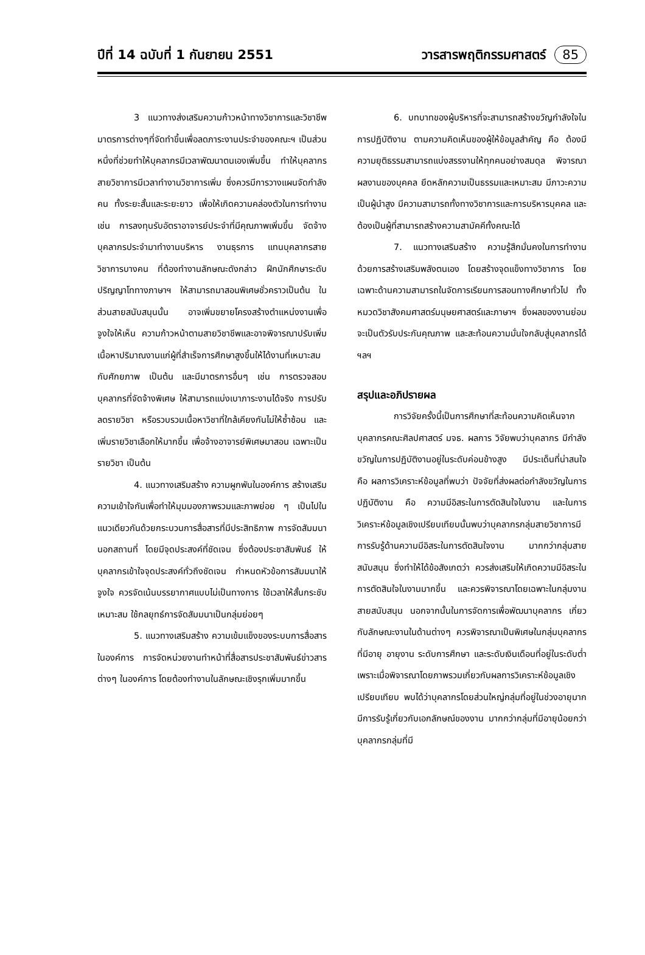ปีที่ 14 ฉบับที่ 1 กันยายน 2551 วารสารพฤติกรรมศาสตร์ 85
3 แนวทางส่งเสริมความก้าวหน้าทางวิชาการและวิชาชีพ มาตรการต่างๆที่จัดทำขึ้นเพื่อลดภาระงานประจำของคณะฯ เป็นส่วนหนึ่งที่ช่วยทำให้บุคลากรมีเวลาพัฒนาตนเองเพิ่มขึ้น ทำให้บุคลากรสายวิชาการมีเวลาทำงานวิชาการเพิ่ม ซึ่งควรมีการวางแผนจัดกำลังคน ทั้งระยะสั้นและระยะยาว เพื่อให้เกิดความคล่องตัวในการทำงาน เช่น การลงทุนรับอัตราอาจารย์ประจำที่มีคุณภาพเพิ่มขึ้น จัดจ้างบุคลากรประจำมาทำงานบริหาร งานธุรการ แทนบุคลากรสายวิชาการบางคน ที่ต้องทำงานลักษณะดังกล่าว ฝึกนักศึกษาระดับปริญญาโททางภาษาฯ ให้สามารถมาสอนพิเศษชั่วคราวเป็นต้น ในส่วนสายสนับสนุนนั้น อาจเพิ่มขยายโครงสร้างตำแหน่งงานเพื่อจูงใจให้เห็น ความก้าวหน้าตามสายวิชาชีพและอาจพิจารณาปรับเพิ่มเนื้อหาปริมาณงานแก่ผู้ที่สำเร็จการศึกษาสูงขึ้นให้ได้งานที่เหมาะสม กับศักยภาพ เป็นต้น และมีมาตรการอื่นๆ เช่น การตรวจสอบบุคลากรที่จัดจ้างพิเศษ ให้สามารถแบ่งเบาภาระงานได้จริง การปรับลดรายวิชา หรือรวบรวมเนื้อหาวิชาที่ใกล้เคียงกันไม่ให้ซ้ำซ้อน และเพิ่มรายวิชาเลือกให้มากขึ้น เพื่อจ้างอาจารย์พิเศษมาสอน เฉพาะเป็นรายวิชา เป็นต้น
4. แนวทางเสริมสร้าง ความผูกพันในองค์การ สร้างเสริมความเข้าใจกันเพื่อทำให้มุมมองภาพรวมและภาพย่อย ๆ เป็นไปในแนวเดียวกันด้วยกระบวนการสื่อสารที่มีประสิทธิภาพ การจัดสัมมนานอกสถานที่ โดยมีจุดประสงค์ที่ชัดเจน ซึ่งต้องประชาสัมพันธ์ ให้บุคลากรเข้าใจจุดประสงค์ทั่วถึงชัดเจน กำหนดหัวข้อการสัมมนาให้จูงใจ ควรจัดเน้นบรรยากาศแบบไม่เป็นทางการ ใช้เวลาให้สั้นกระชับเหมาะสม ใช้กลยุทธ์การจัดสัมมนาเป็นกลุ่มย่อยๆ
5. แนวทางเสริมสร้าง ความเข้มแข็งของระบบการสื่อสารในองค์การ การจัดหน่วยงานทำหน้าที่สื่อสารประชาสัมพันธ์ข่าวสารต่างๆ ในองค์การ โดยต้องทำงานในลักษณะเชิงรุกเพิ่มมากขึ้น
6. บทบาทของผู้บริหารที่จะสามารถสร้างขวัญกำลังใจในการปฏิบัติงาน ตามความคิดเห็นของผู้ให้ข้อมูลสำคัญ คือ ต้องมีความยุติธรรมสามารถแบ่งสรรงานให้ทุกคนอย่างสมดุล พิจารณาผลงานของบุคคล ยึดหลักความเป็นธรรมและเหมาะสม มีภาวะความเป็นผู้นำสูง มีความสามารถทั้งทางวิชาการและการบริหารบุคคล และต้องเป็นผู้ที่สามารถสร้างความสามัคคีทั้งคณะได้
7. แนวทางเสริมสร้าง ความรู้สึกมั่นคงในการทำงาน ด้วยการสร้างเสริมพลังตนเอง โดยสร้างจุดแข็งทางวิชาการ โดยเฉพาะด้านความสามารถในจัดการเรียนการสอนทางศึกษาทั่วไป ทั้งหมวดวิชาสังคมศาสตร์มนุษยศาสตร์และภาษาฯ ซึ่งผลของงานย่อมจะเป็นตัวรับประกันคุณภาพ และสะท้อนความมั่นใจกลับสู่บุคลากรได้ ฯลฯ
สรุปและอภิปรายผล
การวิจัยครั้งนี้เป็นการศึกษาที่สะท้อนความคิดเห็นจากบุคลากรคณะศิลปศาสตร์ มจธ. ผลการ วิจัยพบว่าบุคลากร มีกำลังขวัญในการปฏิบัติงานอยู่ในระดับค่อนข้างสูง มีประเด็นที่น่าสนใจ คือ ผลการวิเคราะห์ข้อมูลที่พบว่า ปัจจัยที่ส่งผลต่อกำลังขวัญในการปฏิบัติงาน คือ ความมีอิสระในการตัดสินใจในงาน และในการวิเคราะห์ข้อมูลเชิงเปรียบเทียบนั้นพบว่าบุคลากรกลุ่มสายวิชาการมีการรับรู้ด้านความมีอิสระในการตัดสินใจงาน มากกว่ากลุ่มสายสนับสนุน ซึ่งทำให้ได้ข้อสังเกตว่า ควรส่งเสริมให้เกิดความมีอิสระในการตัดสินใจในงานมากขึ้น และควรพิจารณาโดยเฉพาะในกลุ่มงานสายสนับสนุน นอกจากนั้นในการจัดการเพื่อพัฒนาบุคลากร เกี่ยวกับลักษณะงานในด้านต่างๆ ควรพิจารณาเป็นพิเศษในกลุ่มบุคลากรที่มีอายุ อายุงาน ระดับการศึกษา และระดับเงินเดือนที่อยู่ในระดับต่ำ เพราะเมื่อพิจารณาโดยภาพรวมเกี่ยวกับผลการวิเคราะห์ข้อมูลเชิงเปรียบเทียบ พบได้ว่าบุคลากรโดยส่วนใหญ่กลุ่มที่อยู่ในช่วงอายุมากมีการรับรู้เกี่ยวกับเอกลักษณ์ของงาน มากกว่ากลุ่มที่มีอายุน้อยกว่า บุคลากรกลุ่มที่มี